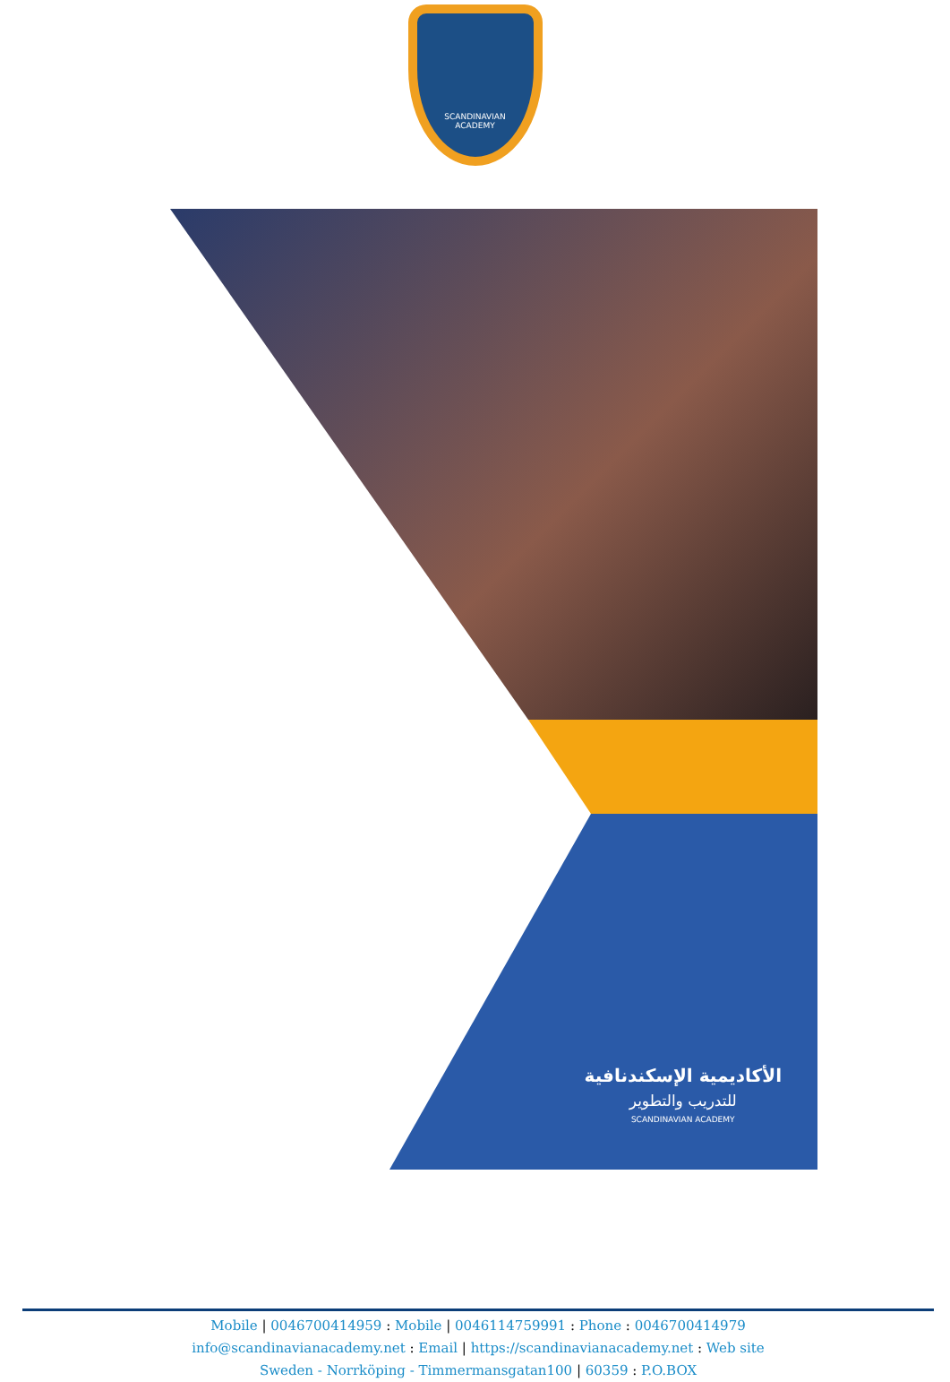SCANDINAVIAN
ACADEMY
الأكاديمية الإسكندنافية
للتدريب والتطوير
SCANDINAVIAN ACADEMY
Mobile | 0046700414959 : Mobile | 0046114759991 : Phone : 0046700414979
info@scandinavianacademy.net : Email | https://scandinavianacademy.net : Web site
Sweden - Norrköping - Timmermansgatan100 | 60359 : P.O.BOX